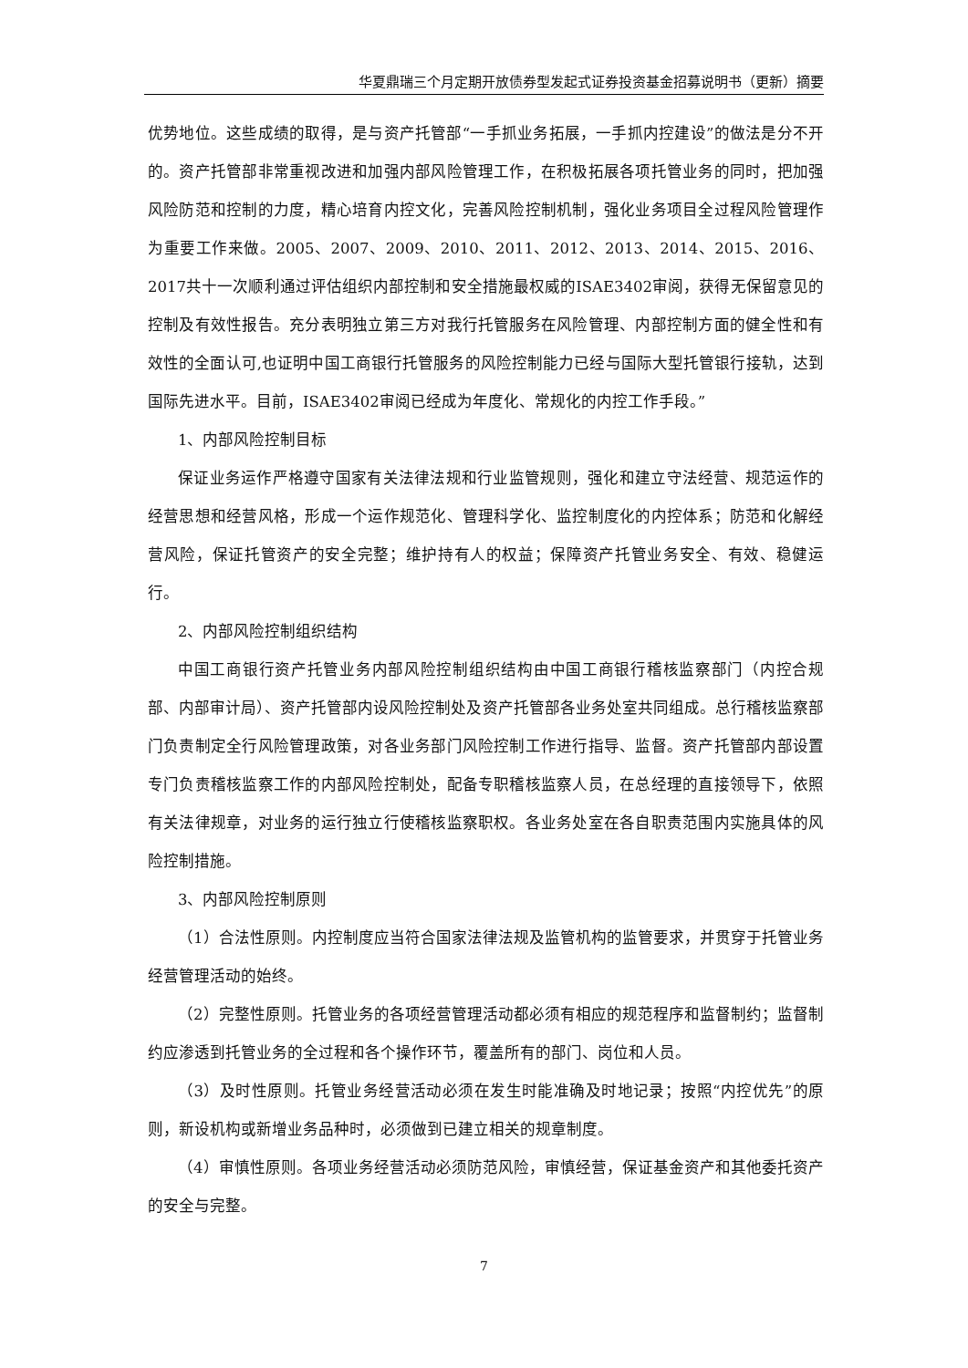华夏鼎瑞三个月定期开放债券型发起式证券投资基金招募说明书（更新）摘要
优势地位。这些成绩的取得，是与资产托管部“一手抓业务拓展，一手抓内控建设”的做法是分不开的。资产托管部非常重视改进和加强内部风险管理工作，在积极拓展各项托管业务的同时，把加强风险防范和控制的力度，精心培育内控文化，完善风险控制机制，强化业务项目全过程风险管理作为重要工作来做。2005、2007、2009、2010、2011、2012、2013、2014、2015、2016、2017共十一次顺利通过评估组织内部控制和安全措施最权威的ISAE3402审阅，获得无保留意见的控制及有效性报告。充分表明独立第三方对我行托管服务在风险管理、内部控制方面的健全性和有效性的全面认可,也证明中国工商银行托管服务的风险控制能力已经与国际大型托管银行接轨，达到国际先进水平。目前，ISAE3402审阅已经成为年度化、常规化的内控工作手段。”
1、内部风险控制目标
保证业务运作严格遵守国家有关法律法规和行业监管规则，强化和建立守法经营、规范运作的经营思想和经营风格，形成一个运作规范化、管理科学化、监控制度化的内控体系；防范和化解经营风险，保证托管资产的安全完整；维护持有人的权益；保障资产托管业务安全、有效、稳健运行。
2、内部风险控制组织结构
中国工商银行资产托管业务内部风险控制组织结构由中国工商银行稽核监察部门（内控合规部、内部审计局）、资产托管部内设风险控制处及资产托管部各业务处室共同组成。总行稽核监察部门负责制定全行风险管理政策，对各业务部门风险控制工作进行指导、监督。资产托管部内部设置专门负责稽核监察工作的内部风险控制处，配备专职稽核监察人员，在总经理的直接领导下，依照有关法律规章，对业务的运行独立行使稽核监察职权。各业务处室在各自职责范围内实施具体的风险控制措施。
3、内部风险控制原则
（1）合法性原则。内控制度应当符合国家法律法规及监管机构的监管要求，并贯穿于托管业务经营管理活动的始终。
（2）完整性原则。托管业务的各项经营管理活动都必须有相应的规范程序和监督制约；监督制约应渗透到托管业务的全过程和各个操作环节，覆盖所有的部门、岗位和人员。
（3）及时性原则。托管业务经营活动必须在发生时能准确及时地记录；按照“内控优先”的原则，新设机构或新增业务品种时，必须做到已建立相关的规章制度。
（4）审慎性原则。各项业务经营活动必须防范风险，审慎经营，保证基金资产和其他委托资产的安全与完整。
7